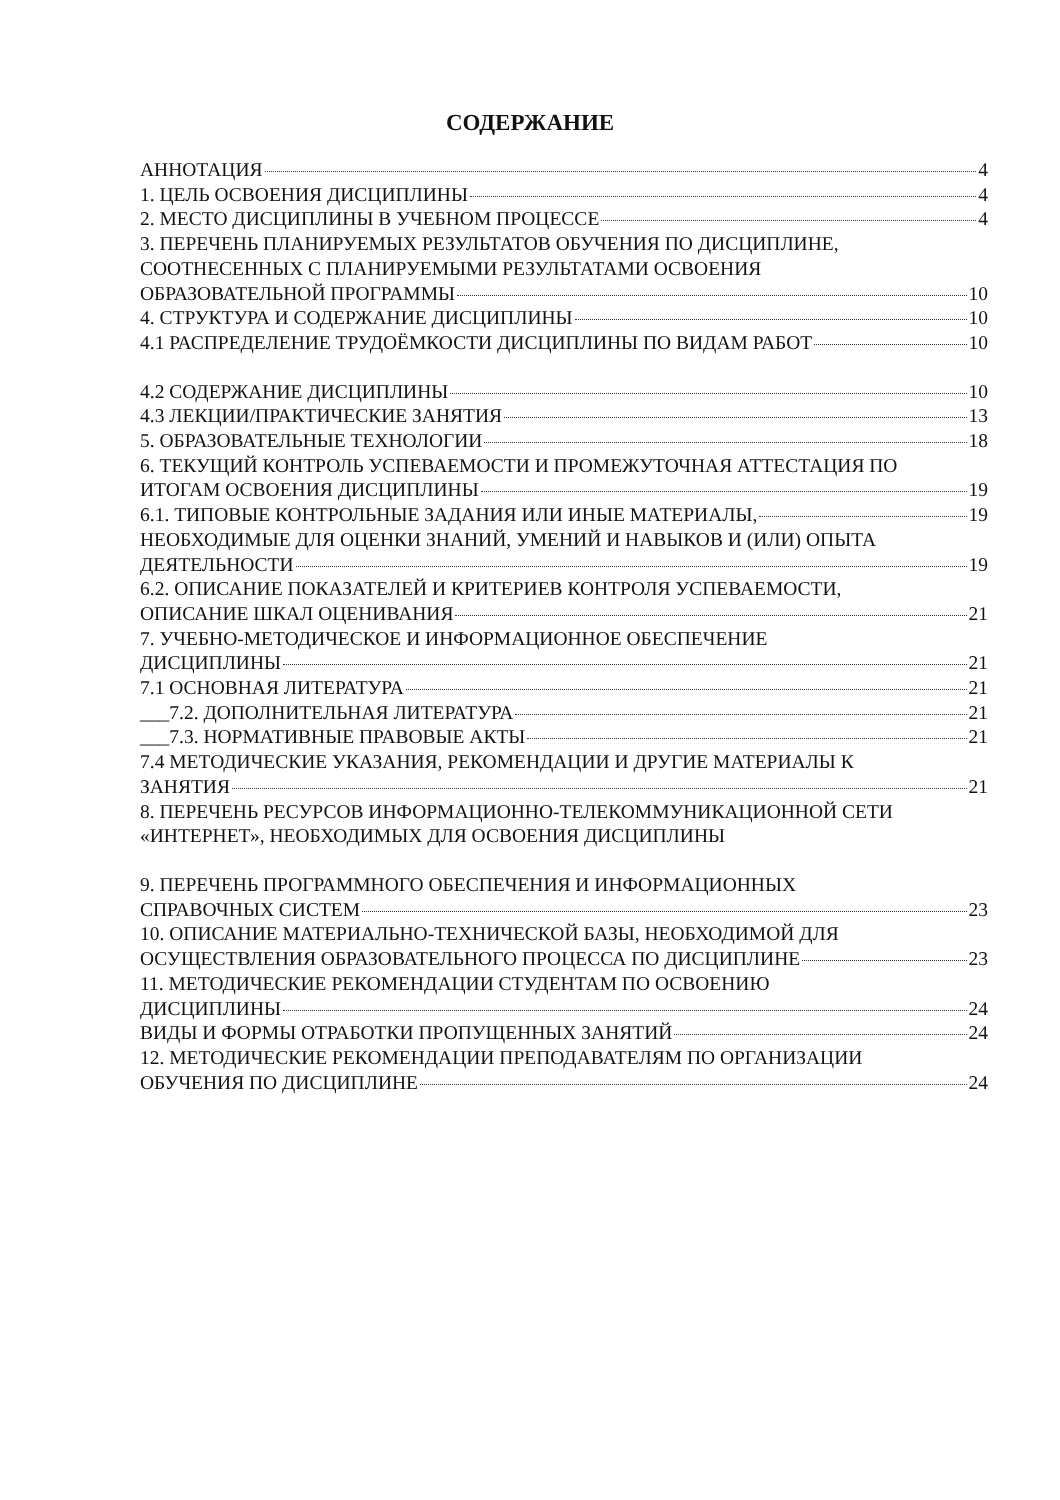СОДЕРЖАНИЕ
АННОТАЦИЯ 4
1. ЦЕЛЬ ОСВОЕНИЯ ДИСЦИПЛИНЫ 4
2. МЕСТО ДИСЦИПЛИНЫ В УЧЕБНОМ ПРОЦЕССЕ 4
3. ПЕРЕЧЕНЬ ПЛАНИРУЕМЫХ РЕЗУЛЬТАТОВ ОБУЧЕНИЯ ПО ДИСЦИПЛИНЕ,
СООТНЕСЕННЫХ С ПЛАНИРУЕМЫМИ РЕЗУЛЬТАТАМИ ОСВОЕНИЯ
ОБРАЗОВАТЕЛЬНОЙ ПРОГРАММЫ 10
4. СТРУКТУРА И СОДЕРЖАНИЕ ДИСЦИПЛИНЫ 10
4.1 РАСПРЕДЕЛЕНИЕ ТРУДОЁМКОСТИ ДИСЦИПЛИНЫ ПО ВИДАМ РАБОТ 10
4.2 СОДЕРЖАНИЕ ДИСЦИПЛИНЫ 10
4.3 ЛЕКЦИИ/ПРАКТИЧЕСКИЕ ЗАНЯТИЯ 13
5. ОБРАЗОВАТЕЛЬНЫЕ ТЕХНОЛОГИИ 18
6. ТЕКУЩИЙ КОНТРОЛЬ УСПЕВАЕМОСТИ И ПРОМЕЖУТОЧНАЯ АТТЕСТАЦИЯ ПО
ИТОГАМ ОСВОЕНИЯ ДИСЦИПЛИНЫ 19
6.1. ТИПОВЫЕ КОНТРОЛЬНЫЕ ЗАДАНИЯ ИЛИ ИНЫЕ МАТЕРИАЛЫ, 19
НЕОБХОДИМЫЕ ДЛЯ ОЦЕНКИ ЗНАНИЙ, УМЕНИЙ И НАВЫКОВ И (ИЛИ) ОПЫТА
ДЕЯТЕЛЬНОСТИ 19
6.2. ОПИСАНИЕ ПОКАЗАТЕЛЕЙ И КРИТЕРИЕВ КОНТРОЛЯ УСПЕВАЕМОСТИ,
ОПИСАНИЕ ШКАЛ ОЦЕНИВАНИЯ 21
7. УЧЕБНО-МЕТОДИЧЕСКОЕ И ИНФОРМАЦИОННОЕ ОБЕСПЕЧЕНИЕ
ДИСЦИПЛИНЫ 21
7.1 ОСНОВНАЯ ЛИТЕРАТУРА 21
___7.2. ДОПОЛНИТЕЛЬНАЯ ЛИТЕРАТУРА 21
___7.3. НОРМАТИВНЫЕ ПРАВОВЫЕ АКТЫ 21
7.4 МЕТОДИЧЕСКИЕ УКАЗАНИЯ, РЕКОМЕНДАЦИИ И ДРУГИЕ МАТЕРИАЛЫ К
ЗАНЯТИЯ 21
8. ПЕРЕЧЕНЬ РЕСУРСОВ ИНФОРМАЦИОННО-ТЕЛЕКОММУНИКАЦИОННОЙ СЕТИ
«ИНТЕРНЕТ», НЕОБХОДИМЫХ ДЛЯ ОСВОЕНИЯ ДИСЦИПЛИНЫ
9. ПЕРЕЧЕНЬ ПРОГРАММНОГО ОБЕСПЕЧЕНИЯ И ИНФОРМАЦИОННЫХ
СПРАВОЧНЫХ СИСТЕМ 23
10. ОПИСАНИЕ МАТЕРИАЛЬНО-ТЕХНИЧЕСКОЙ БАЗЫ, НЕОБХОДИМОЙ ДЛЯ
ОСУЩЕСТВЛЕНИЯ ОБРАЗОВАТЕЛЬНОГО ПРОЦЕССА ПО ДИСЦИПЛИНЕ 23
11. МЕТОДИЧЕСКИЕ РЕКОМЕНДАЦИИ СТУДЕНТАМ ПО ОСВОЕНИЮ
ДИСЦИПЛИНЫ 24
ВИДЫ И ФОРМЫ ОТРАБОТКИ ПРОПУЩЕННЫХ ЗАНЯТИЙ 24
12. МЕТОДИЧЕСКИЕ РЕКОМЕНДАЦИИ ПРЕПОДАВАТЕЛЯМ ПО ОРГАНИЗАЦИИ
ОБУЧЕНИЯ ПО ДИСЦИПЛИНЕ 24